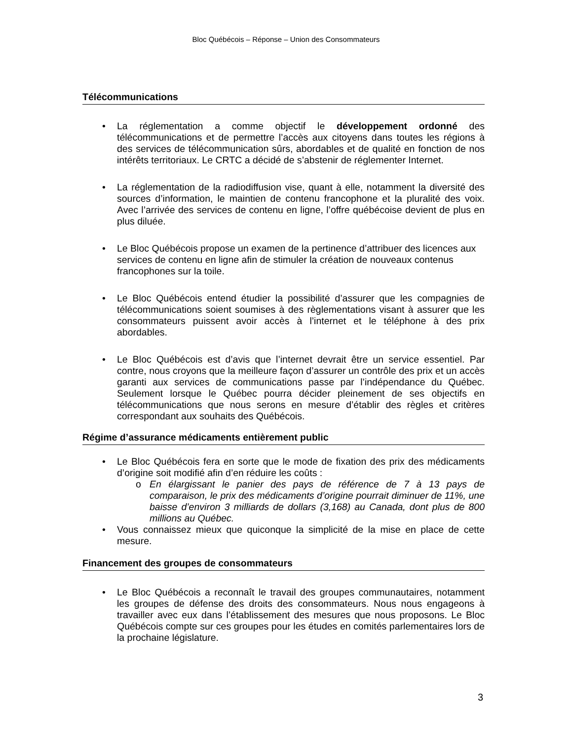Bloc Québécois – Réponse – Union des Consommateurs
Télécommunications
• La réglementation a comme objectif le développement ordonné des télécommunications et de permettre l’accès aux citoyens dans toutes les régions à des services de télécommunication sûrs, abordables et de qualité en fonction de nos intérêts territoriaux. Le CRTC a décidé de s’abstenir de réglementer Internet.
• La réglementation de la radiodiffusion vise, quant à elle, notamment la diversité des sources d’information, le maintien de contenu francophone et la pluralité des voix. Avec l’arrivée des services de contenu en ligne, l’offre québécoise devient de plus en plus diluée.
• Le Bloc Québécois propose un examen de la pertinence d’attribuer des licences aux services de contenu en ligne afin de stimuler la création de nouveaux contenus francophones sur la toile.
• Le Bloc Québécois entend étudier la possibilité d’assurer que les compagnies de télécommunications soient soumises à des règlementations visant à assurer que les consommateurs puissent avoir accès à l’internet et le téléphone à des prix abordables.
• Le Bloc Québécois est d’avis que l’internet devrait être un service essentiel. Par contre, nous croyons que la meilleure façon d’assurer un contrôle des prix et un accès garanti aux services de communications passe par l’indépendance du Québec. Seulement lorsque le Québec pourra décider pleinement de ses objectifs en télécommunications que nous serons en mesure d’établir des règles et critères correspondant aux souhaits des Québécois.
Régime d’assurance médicaments entièrement public
• Le Bloc Québécois fera en sorte que le mode de fixation des prix des médicaments d’origine soit modifié afin d’en réduire les coûts :
o En élargissant le panier des pays de référence de 7 à 13 pays de comparaison, le prix des médicaments d’origine pourrait diminuer de 11%, une baisse d’environ 3 milliards de dollars (3,168) au Canada, dont plus de 800 millions au Québec.
• Vous connaissez mieux que quiconque la simplicité de la mise en place de cette mesure.
Financement des groupes de consommateurs
• Le Bloc Québécois a reconnaît le travail des groupes communautaires, notamment les groupes de défense des droits des consommateurs. Nous nous engageons à travailler avec eux dans l’établissement des mesures que nous proposons. Le Bloc Québécois compte sur ces groupes pour les études en comités parlementaires lors de la prochaine législature.
3